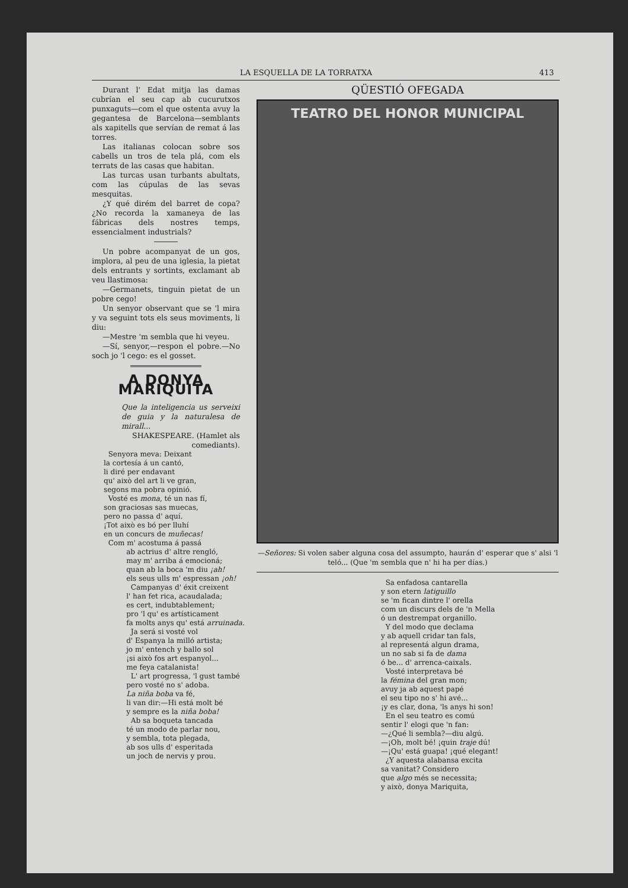LA ESQUELLA DE LA TORRATXA 413
Durant l' Edat mitja las damas cubrían el seu cap ab cucurutxos punxaguts—com el que ostenta avuy la gegantesa de Barcelona—semblants als xapitells que servían de remat á las torres.
Las italianas colocan sobre sos cabells un tros de tela plá, com els terrats de las casas que habitan.
Las turcas usan turbants abultats, com las cúpulas de las sevas mesquitas.
¿Y qué dirém del barret de copa? ¿No recorda la xamaneya de las fábricas dels nostres temps, essencialment industrials?
Un pobre acompanyat de un gos, implora, al peu de una iglesia, la pietat dels entrants y sortints, exclamant ab veu llastimosa:
—Germanets, tinguin pietat de un pobre cego!
Un senyor observant que se 'l mira y va seguint tots els seus moviments, li diu:
—Mestre 'm sembla que hi veyeu.
—Sí, senyor,—respon el pobre.—No soch jo 'l cego: es el gosset.
A DONYA MARIQUITA
Que la inteligencia us serveixi de guia y la naturalesa de mirall...
SHAKESPEARE. (Hamlet als comediants).
Senyora meva: Deixant la cortesía á un cantó, li diré per endavant qu' això del art li ve gran, segons ma pobra opinió. Vosté es mona, té un nas fí, son graciosas sas muecas, pero no passa d' aquí. ¡Tot això es bó per lluhí en un concurs de muñecas! Com m' acostuma á passá ab actrius d' altre rengló, may m' arriba á emocioná; quan ab la boca 'm diu ¡ah! els seus ulls m' espressan ¡oh! Campanyas d' éxit creixent l' han fet rica, acaudalada; es cert, indubtablement; pro 'l qu' es artísticament fa molts anys qu' está arruinada. Ja será si vosté vol d' Espanya la milló artista; jo m' entench y ballo sol ¡si això fos art espanyol... me feya catalanista! L' art progressa, 'l gust també pero vosté no s' adoba. La niña boba va fé, li van dir:—Hi está molt bé y sempre es la niña boba! Ab sa boqueta tancada té un modo de parlar nou, y sembla, tota plegada, ab sos ulls d' esperitada un joch de nervis y prou.
QÜESTIÓ OFEGADA
TEATRO DEL HONOR MUNICIPAL
—Señores: Si volen saber alguna cosa del assumpto, haurán d' esperar que s' alsi 'l teló... (Que 'm sembla que n' hi ha per días.)
Sa enfadosa cantarella y son etern latiguillo se 'm fican dintre l' orella com un discurs dels de 'n Mella ó un destrempat organillo. Y del modo que declama y ab aquell cridar tan fals, al representá algun drama, un no sab si fa de dama ó be... d' arrenca-caixals. Vosté interpretava bé la fémina del gran mon; avuy ja ab aquest papé el seu tipo no s' hi avé... ¡y es clar, dona, 'ls anys hi son! En el seu teatro es comú sentir l' elogi que 'n fan: —¿Qué li sembla?—diu algú. —¡Oh, molt bé! ¡quin traje dú! —¡Qu' está guapa! ¡qué elegant! ¿Y aquesta alabansa excita sa vanitat? Considero que algo més se necessita; y això, donya Mariquita,